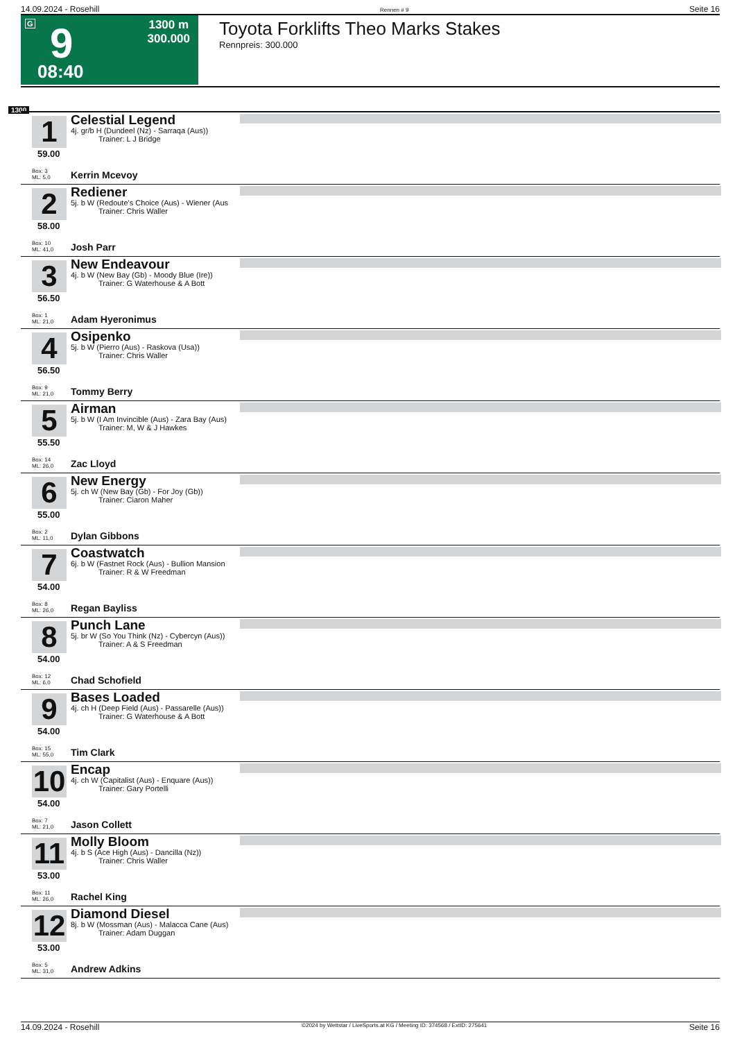14.09.2024 - Rosehill Rennen # 9 Seite 16
G 9
08:40
1300 m
300.000
Toyota Forklifts Theo Marks Stakes
Rennpreis: 300.000
1300
1
59.00
Celestial Legend
4j. gr/b H (Dundeel (Nz) - Sarraqa (Aus))
Trainer: L J Bridge
Box: 3
ML: 5,0
Kerrin Mcevoy
2
58.00
Rediener
5j. b W (Redoute's Choice (Aus) - Wiener (Aus
Trainer: Chris Waller
Box: 10
ML: 41,0
Josh Parr
3
56.50
New Endeavour
4j. b W (New Bay (Gb) - Moody Blue (Ire))
Trainer: G Waterhouse & A Bott
Box: 1
ML: 21,0
Adam Hyeronimus
4
56.50
Osipenko
5j. b W (Pierro (Aus) - Raskova (Usa))
Trainer: Chris Waller
Box: 9
ML: 21,0
Tommy Berry
5
55.50
Airman
5j. b W (I Am Invincible (Aus) - Zara Bay (Aus)
Trainer: M, W & J Hawkes
Box: 14
ML: 26,0
Zac Lloyd
6
55.00
New Energy
5j. ch W (New Bay (Gb) - For Joy (Gb))
Trainer: Ciaron Maher
Box: 2
ML: 11,0
Dylan Gibbons
7
54.00
Coastwatch
6j. b W (Fastnet Rock (Aus) - Bullion Mansion
Trainer: R & W Freedman
Box: 8
ML: 26,0
Regan Bayliss
8
54.00
Punch Lane
5j. br W (So You Think (Nz) - Cybercyn (Aus))
Trainer: A & S Freedman
Box: 12
ML: 6,0
Chad Schofield
9
54.00
Bases Loaded
4j. ch H (Deep Field (Aus) - Passarelle (Aus))
Trainer: G Waterhouse & A Bott
Box: 15
ML: 55,0
Tim Clark
10
54.00
Encap
4j. ch W (Capitalist (Aus) - Enquare (Aus))
Trainer: Gary Portelli
Box: 7
ML: 21,0
Jason Collett
11
53.00
Molly Bloom
4j. b S (Ace High (Aus) - Dancilla (Nz))
Trainer: Chris Waller
Box: 11
ML: 26,0
Rachel King
12
53.00
Diamond Diesel
8j. b W (Mossman (Aus) - Malacca Cane (Aus)
Trainer: Adam Duggan
Box: 5
ML: 31,0
Andrew Adkins
14.09.2024 - Rosehill ©2024 by Wettstar / LiveSports.at KG / Meeting ID: 374568 / ExtID: 275641 Seite 16